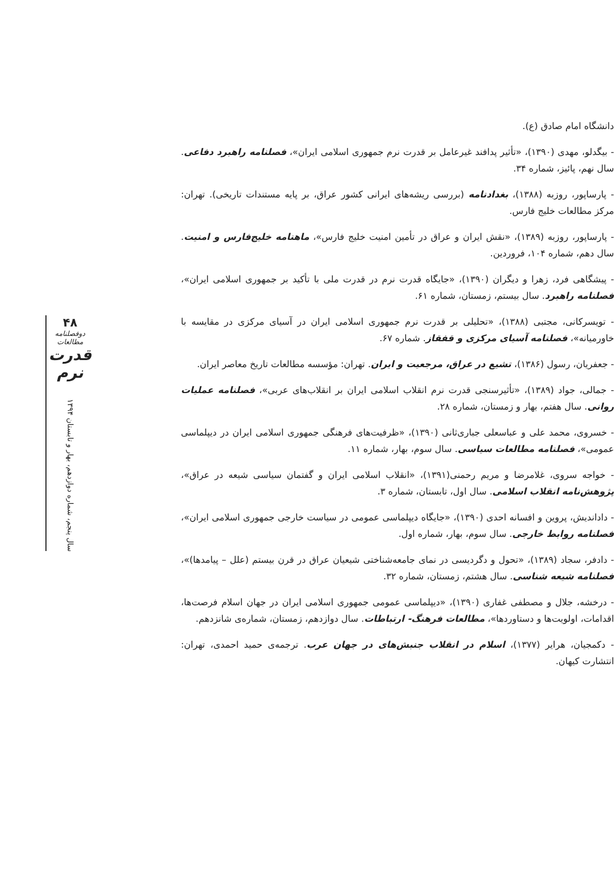دانشگاه امام صادق (ع).
- بیگدلو، مهدی (۱۳۹۰)، «تأثیر پدافند غیرعامل بر قدرت نرم جمهوری اسلامی ایران»، فصلنامه راهبرد دفاعی. سال نهم، پائیز، شماره ۳۴.
- پارساپور، روزبه (۱۳۸۸)، بغدادنامه (بررسی ریشه‌های ایرانی کشور عراق، بر پایه مستندات تاریخی). تهران: مرکز مطالعات خلیج فارس.
- پارساپور، روزبه (۱۳۸۹)، «نقش ایران و عراق در تأمین امنیت خلیج فارس»، ماهنامه خلیج‌فارس و امنیت. سال دهم، شماره ۱۰۴، فروردین.
- پیشگاهی فرد، زهرا و دیگران (۱۳۹۰)، «جایگاه قدرت نرم در قدرت ملی با تأکید بر جمهوری اسلامی ایران»، فصلنامه راهبرد. سال بیستم، زمستان، شماره ۶۱.
- تویسرکانی، مجتبی (۱۳۸۸)، «تحلیلی بر قدرت نرم جمهوری اسلامی ایران در آسیای مرکزی در مقایسه با خاورمیانه»، فصلنامه آسیای مرکزی و قفقاز. شماره ۶۷.
- جعفریان، رسول (۱۳۸۶)، تشیع در عراق، مرجعیت و ایران. تهران: مؤسسه مطالعات تاریخ معاصر ایران.
- جمالی، جواد (۱۳۸۹)، «تأثیرسنجی قدرت نرم انقلاب اسلامی ایران بر انقلاب‌های عربی»، فصلنامه عملیات روانی. سال هفتم، بهار و زمستان، شماره ۲۸.
- خسروی، محمد علی و عباسعلی جباری‌ثانی (۱۳۹۰)، «ظرفیت‌های فرهنگی جمهوری اسلامی ایران در دیپلماسی عمومی»، فصلنامه مطالعات سیاسی. سال سوم، بهار، شماره ۱۱.
- خواجه سروی، غلامرضا و مریم رحمنی(۱۳۹۱)، «انقلاب اسلامی ایران و گفتمان سیاسی شیعه در عراق»، پژوهش‌نامه انقلاب اسلامی. سال اول، تابستان، شماره ۳.
- داداندیش، پروین و افسانه احدی (۱۳۹۰)، «جایگاه دیپلماسی عمومی در سیاست خارجی جمهوری اسلامی ایران»، فصلنامه روابط خارجی. سال سوم، بهار، شماره اول.
- دادفر، سجاد (۱۳۸۹)، «تحول و دگردیسی در نمای جامعه‌شناختی شیعیان عراق در قرن بیستم (علل – پیامدها)»، فصلنامه شیعه شناسی. سال هشتم، زمستان، شماره ۳۲.
- درخشه، جلال و مصطفی غفاری (۱۳۹۰)، «دیپلماسی عمومی جمهوری اسلامی ایران در جهان اسلام فرصت‌ها، اقدامات، اولویت‌ها و دستاوردها»، مطالعات فرهنگ- ارتباطات. سال دوازدهم، زمستان، شماره‌ی شانزدهم.
- دکمجیان، هرایر (۱۳۷۷)، اسلام در انقلاب جنبش‌های در جهان عرب. ترجمه‌ی حمید احمدی، تهران: انتشارت کیهان.
۴۸
دوفصلنامه مطالعات
قدرت نرم
سال پنجم، شماره دوازدهم، بهار و تابستان ۱۳۹۴